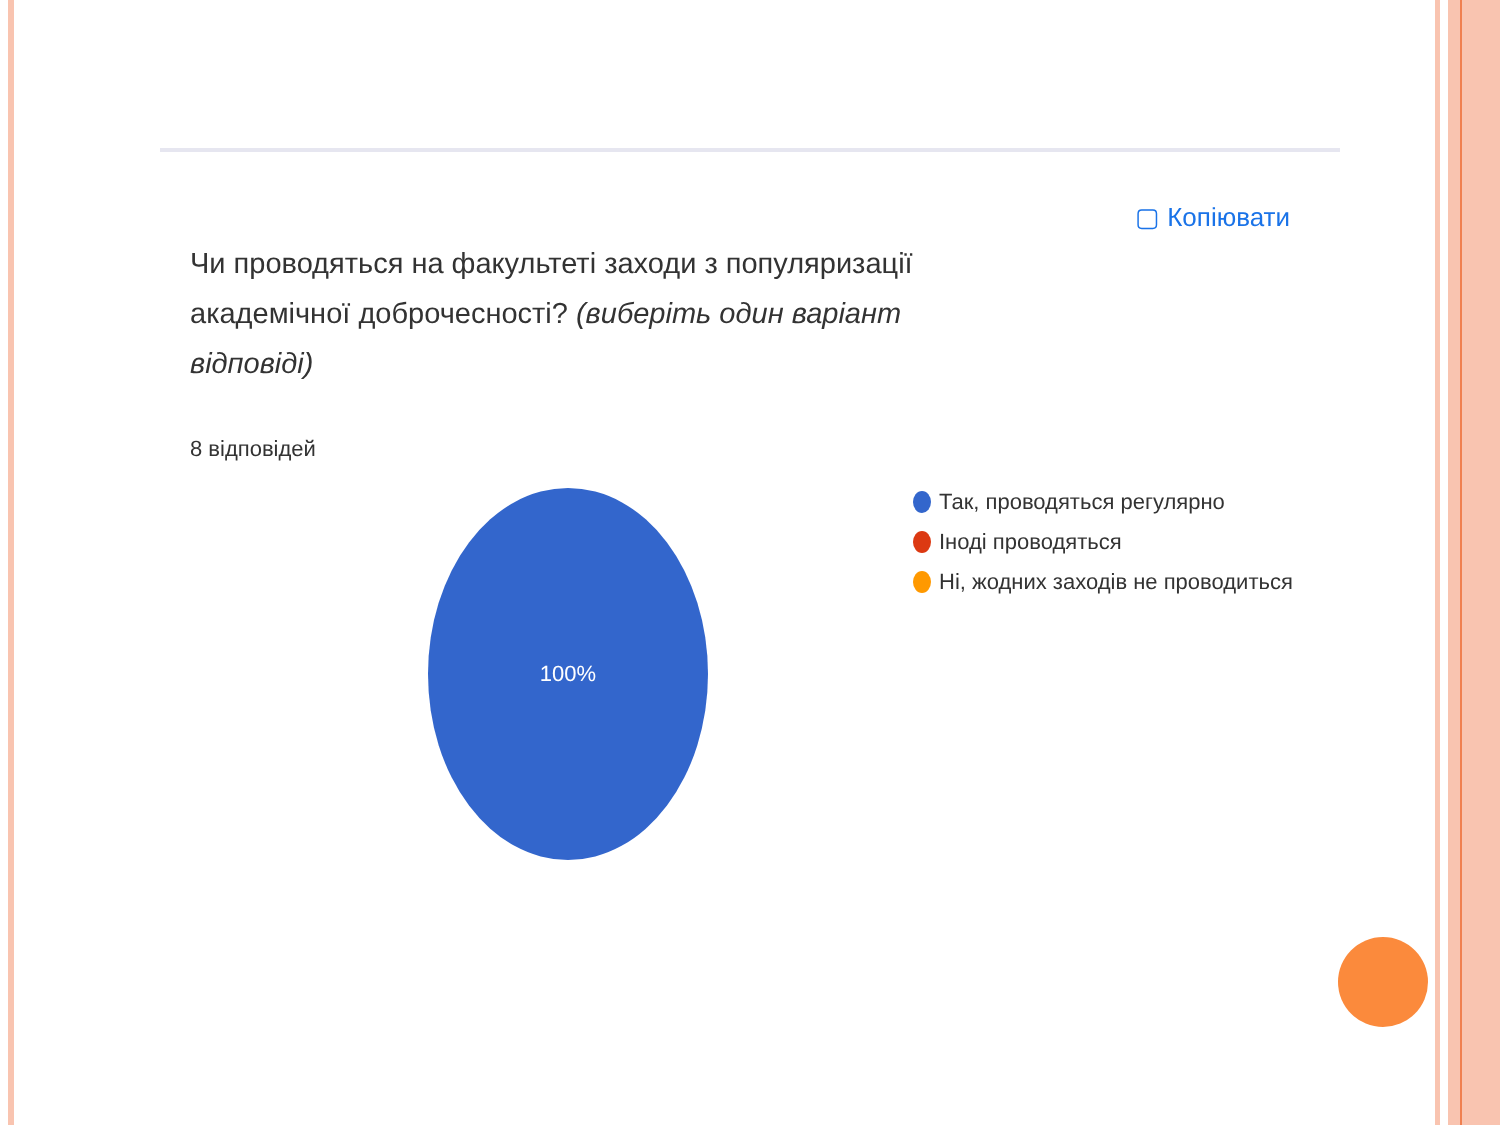▢ Копіювати
Чи проводяться на факультеті заходи з популяризації академічної доброчесності? (виберіть один варіант відповіді)
8 відповідей
100%
Так, проводяться регулярно
Іноді проводяться
Ні, жодних заходів не проводиться